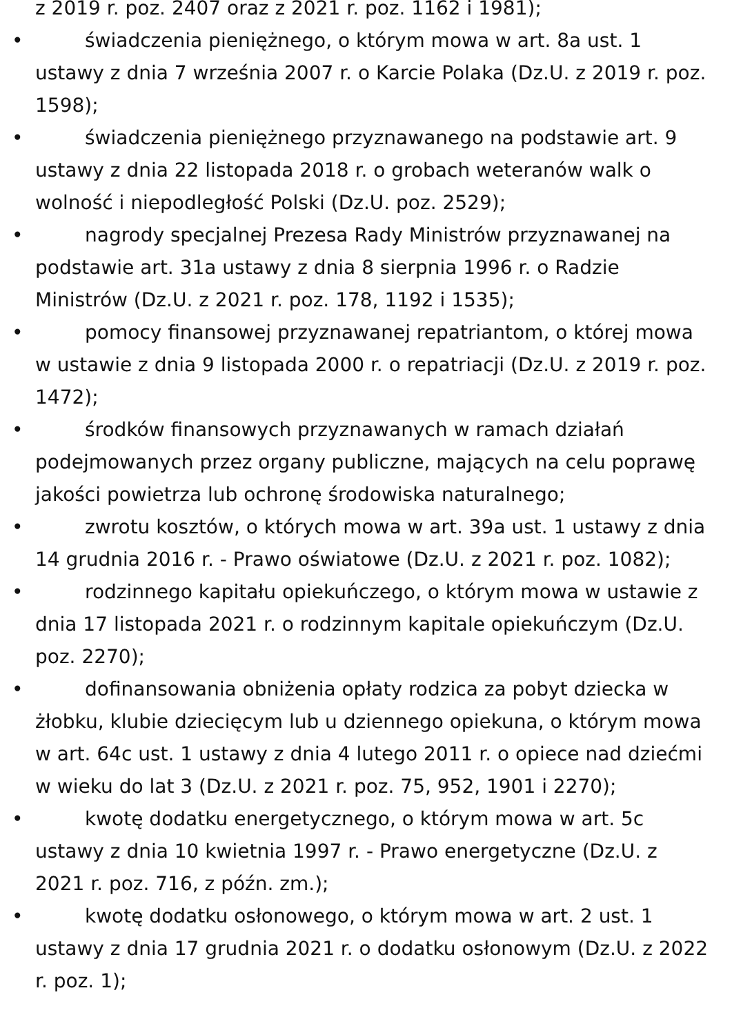z 2019 r. poz. 2407 oraz z 2021 r. poz. 1162 i 1981);
• świadczenia pieniężnego, o którym mowa w art. 8a ust. 1 ustawy z dnia 7 września 2007 r. o Karcie Polaka (Dz.U. z 2019 r. poz. 1598);
• świadczenia pieniężnego przyznawanego na podstawie art. 9 ustawy z dnia 22 listopada 2018 r. o grobach weteranów walk o wolność i niepodległość Polski (Dz.U. poz. 2529);
• nagrody specjalnej Prezesa Rady Ministrów przyznawanej na podstawie art. 31a ustawy z dnia 8 sierpnia 1996 r. o Radzie Ministrów (Dz.U. z 2021 r. poz. 178, 1192 i 1535);
• pomocy finansowej przyznawanej repatriantom, o której mowa w ustawie z dnia 9 listopada 2000 r. o repatriacji (Dz.U. z 2019 r. poz. 1472);
• środków finansowych przyznawanych w ramach działań podejmowanych przez organy publiczne, mających na celu poprawę jakości powietrza lub ochronę środowiska naturalnego;
• zwrotu kosztów, o których mowa w art. 39a ust. 1 ustawy z dnia 14 grudnia 2016 r. - Prawo oświatowe (Dz.U. z 2021 r. poz. 1082);
• rodzinnego kapitału opiekuńczego, o którym mowa w ustawie z dnia 17 listopada 2021 r. o rodzinnym kapitale opiekuńczym (Dz.U. poz. 2270);
• dofinansowania obniżenia opłaty rodzica za pobyt dziecka w żłobku, klubie dziecięcym lub u dziennego opiekuna, o którym mowa w art. 64c ust. 1 ustawy z dnia 4 lutego 2011 r. o opiece nad dziećmi w wieku do lat 3 (Dz.U. z 2021 r. poz. 75, 952, 1901 i 2270);
• kwotę dodatku energetycznego, o którym mowa w art. 5c ustawy z dnia 10 kwietnia 1997 r. - Prawo energetyczne (Dz.U. z 2021 r. poz. 716, z późn. zm.);
• kwotę dodatku osłonowego, o którym mowa w art. 2 ust. 1 ustawy z dnia 17 grudnia 2021 r. o dodatku osłonowym (Dz.U. z 2022 r. poz. 1);